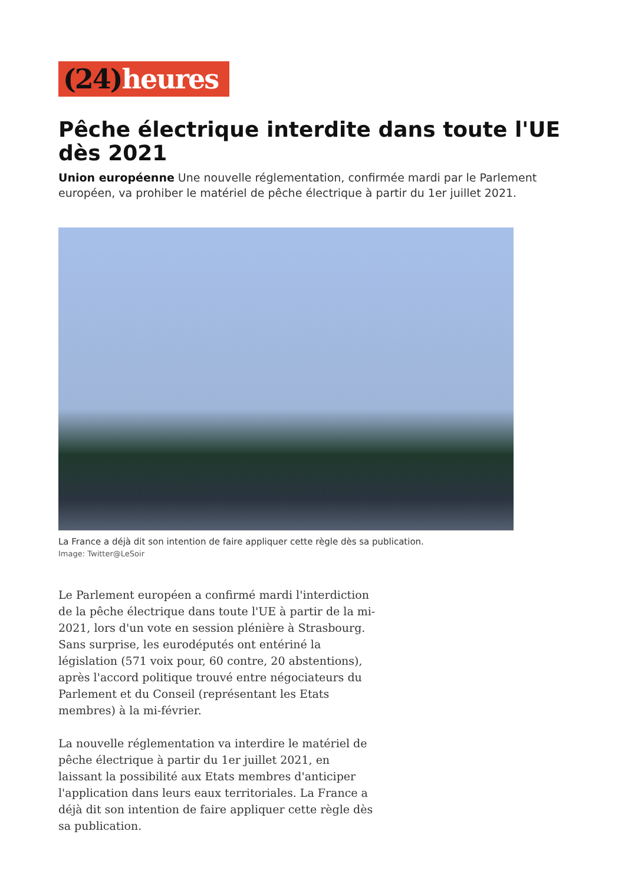(24) heures
Pêche électrique interdite dans toute l'UE dès 2021
Union européenne Une nouvelle réglementation, confirmée mardi par le Parlement européen, va prohiber le matériel de pêche électrique à partir du 1er juillet 2021.
La France a déjà dit son intention de faire appliquer cette règle dès sa publication.
Image: Twitter@LeSoir
Le Parlement européen a confirmé mardi l'interdiction de la pêche électrique dans toute l'UE à partir de la mi-2021, lors d'un vote en session plénière à Strasbourg. Sans surprise, les eurodéputés ont entériné la législation (571 voix pour, 60 contre, 20 abstentions), après l'accord politique trouvé entre négociateurs du Parlement et du Conseil (représentant les Etats membres) à la mi-février.
La nouvelle réglementation va interdire le matériel de pêche électrique à partir du 1er juillet 2021, en laissant la possibilité aux Etats membres d'anticiper l'application dans leurs eaux territoriales. La France a déjà dit son intention de faire appliquer cette règle dès sa publication.